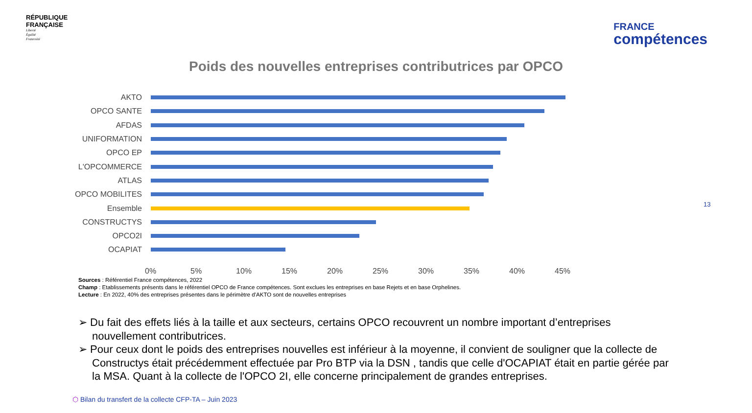RÉPUBLIQUE
FRANÇAISE
Liberté
Égalité
Fraternité
FRANCE
compétences
Poids des nouvelles entreprises contributrices par OPCO
AKTO
OPCO SANTE
AFDAS
UNIFORMATION
OPCO EP
L'OPCOMMERCE
ATLAS
OPCO MOBILITES
Ensemble
CONSTRUCTYS
OPCO2I
OCAPIAT
0% 5% 10% 15% 20% 25% 30% 35% 40% 45%
Sources : Référentiel France compétences, 2022
Champ : Etablissements présents dans le référentiel OPCO de France compétences. Sont exclues les entreprises en base Rejets et en base Orphelines.
Lecture : En 2022, 40% des entreprises présentes dans le périmètre d’AKTO sont de nouvelles entreprises
➢ Du fait des effets liés à la taille et aux secteurs, certains OPCO recouvrent un nombre important d’entreprises nouvellement contributrices.
➢ Pour ceux dont le poids des entreprises nouvelles est inférieur à la moyenne, il convient de souligner que la collecte de Constructys était précédemment effectuée par Pro BTP via la DSN , tandis que celle d'OCAPIAT était en partie gérée par la MSA. Quant à la collecte de l'OPCO 2I, elle concerne principalement de grandes entreprises.
⬡ Bilan du transfert de la collecte CFP-TA – Juin 2023
13